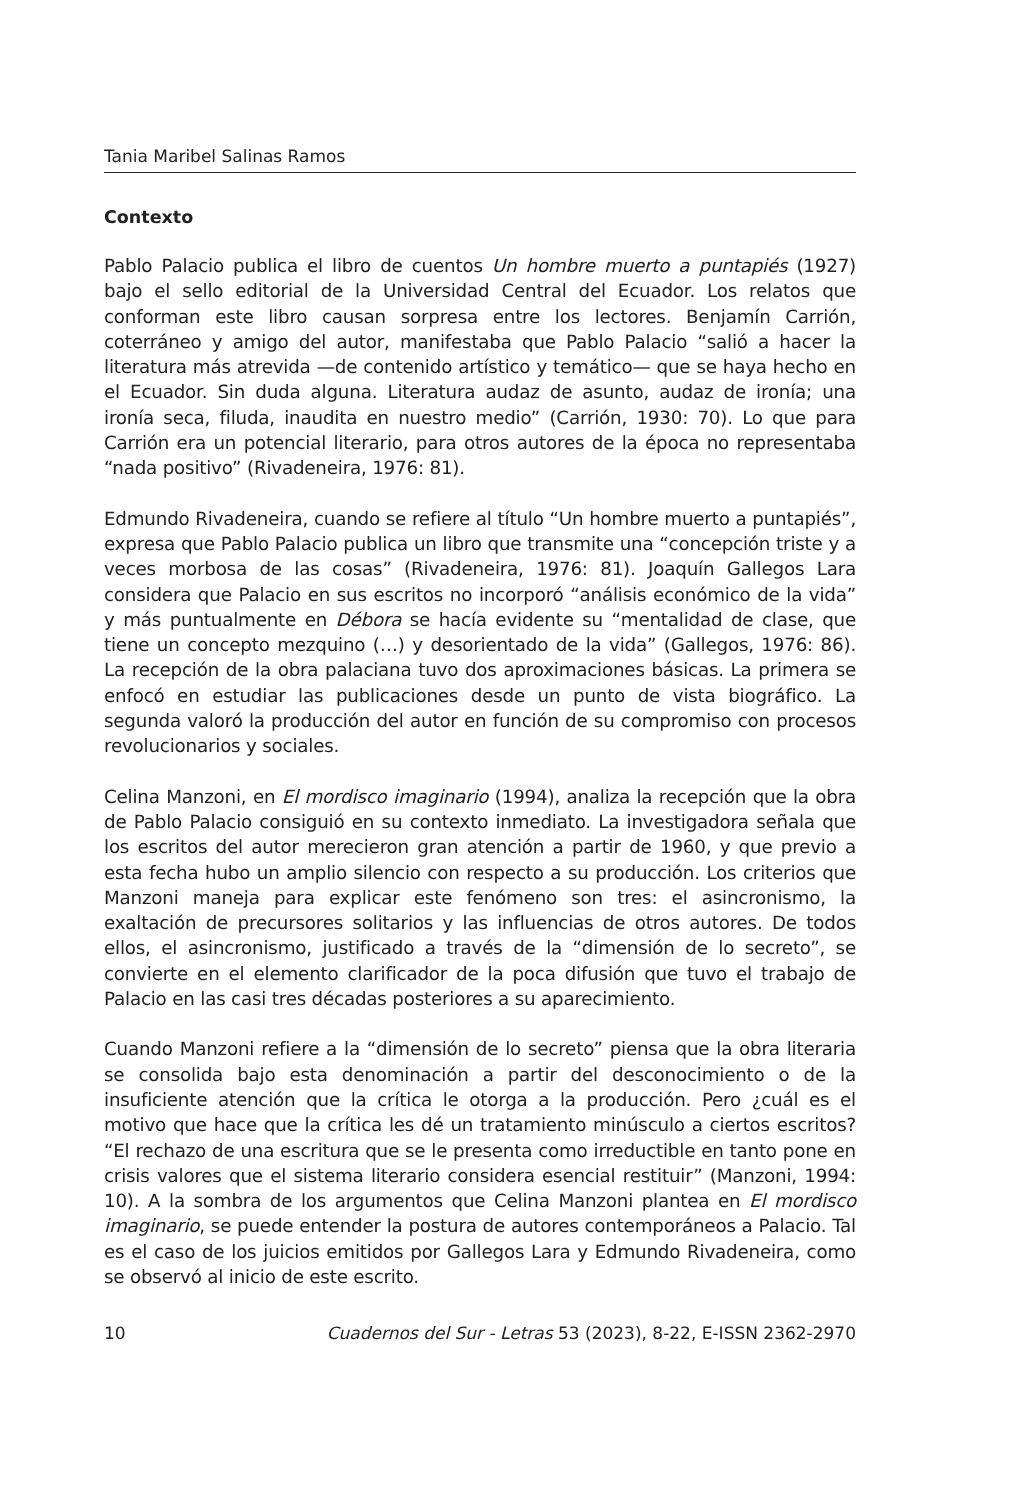Tania Maribel Salinas Ramos
Contexto
Pablo Palacio publica el libro de cuentos Un hombre muerto a puntapiés (1927) bajo el sello editorial de la Universidad Central del Ecuador. Los relatos que conforman este libro causan sorpresa entre los lectores. Benjamín Carrión, coterráneo y amigo del autor, manifestaba que Pablo Palacio “salió a hacer la literatura más atrevida —de contenido artístico y temático— que se haya hecho en el Ecuador. Sin duda alguna. Literatura audaz de asunto, audaz de ironía; una ironía seca, filuda, inaudita en nuestro medio” (Carrión, 1930: 70). Lo que para Carrión era un potencial literario, para otros autores de la época no representaba “nada positivo” (Rivadeneira, 1976: 81).
Edmundo Rivadeneira, cuando se refiere al título “Un hombre muerto a puntapiés”, expresa que Pablo Palacio publica un libro que transmite una “concepción triste y a veces morbosa de las cosas” (Rivadeneira, 1976: 81). Joaquín Gallegos Lara considera que Palacio en sus escritos no incorporó “análisis económico de la vida” y más puntualmente en Débora se hacía evidente su “mentalidad de clase, que tiene un concepto mezquino (…) y desorientado de la vida” (Gallegos, 1976: 86). La recepción de la obra palaciana tuvo dos aproximaciones básicas. La primera se enfocó en estudiar las publicaciones desde un punto de vista biográfico. La segunda valoró la producción del autor en función de su compromiso con procesos revolucionarios y sociales.
Celina Manzoni, en El mordisco imaginario (1994), analiza la recepción que la obra de Pablo Palacio consiguió en su contexto inmediato. La investigadora señala que los escritos del autor merecieron gran atención a partir de 1960, y que previo a esta fecha hubo un amplio silencio con respecto a su producción. Los criterios que Manzoni maneja para explicar este fenómeno son tres: el asincronismo, la exaltación de precursores solitarios y las influencias de otros autores. De todos ellos, el asincronismo, justificado a través de la “dimensión de lo secreto”, se convierte en el elemento clarificador de la poca difusión que tuvo el trabajo de Palacio en las casi tres décadas posteriores a su aparecimiento.
Cuando Manzoni refiere a la “dimensión de lo secreto” piensa que la obra literaria se consolida bajo esta denominación a partir del desconocimiento o de la insuficiente atención que la crítica le otorga a la producción. Pero ¿cuál es el motivo que hace que la crítica les dé un tratamiento minúsculo a ciertos escritos? “El rechazo de una escritura que se le presenta como irreductible en tanto pone en crisis valores que el sistema literario considera esencial restituir” (Manzoni, 1994: 10). A la sombra de los argumentos que Celina Manzoni plantea en El mordisco imaginario, se puede entender la postura de autores contemporáneos a Palacio. Tal es el caso de los juicios emitidos por Gallegos Lara y Edmundo Rivadeneira, como se observó al inicio de este escrito.
10 Cuadernos del Sur - Letras 53 (2023), 8-22, E-ISSN 2362-2970